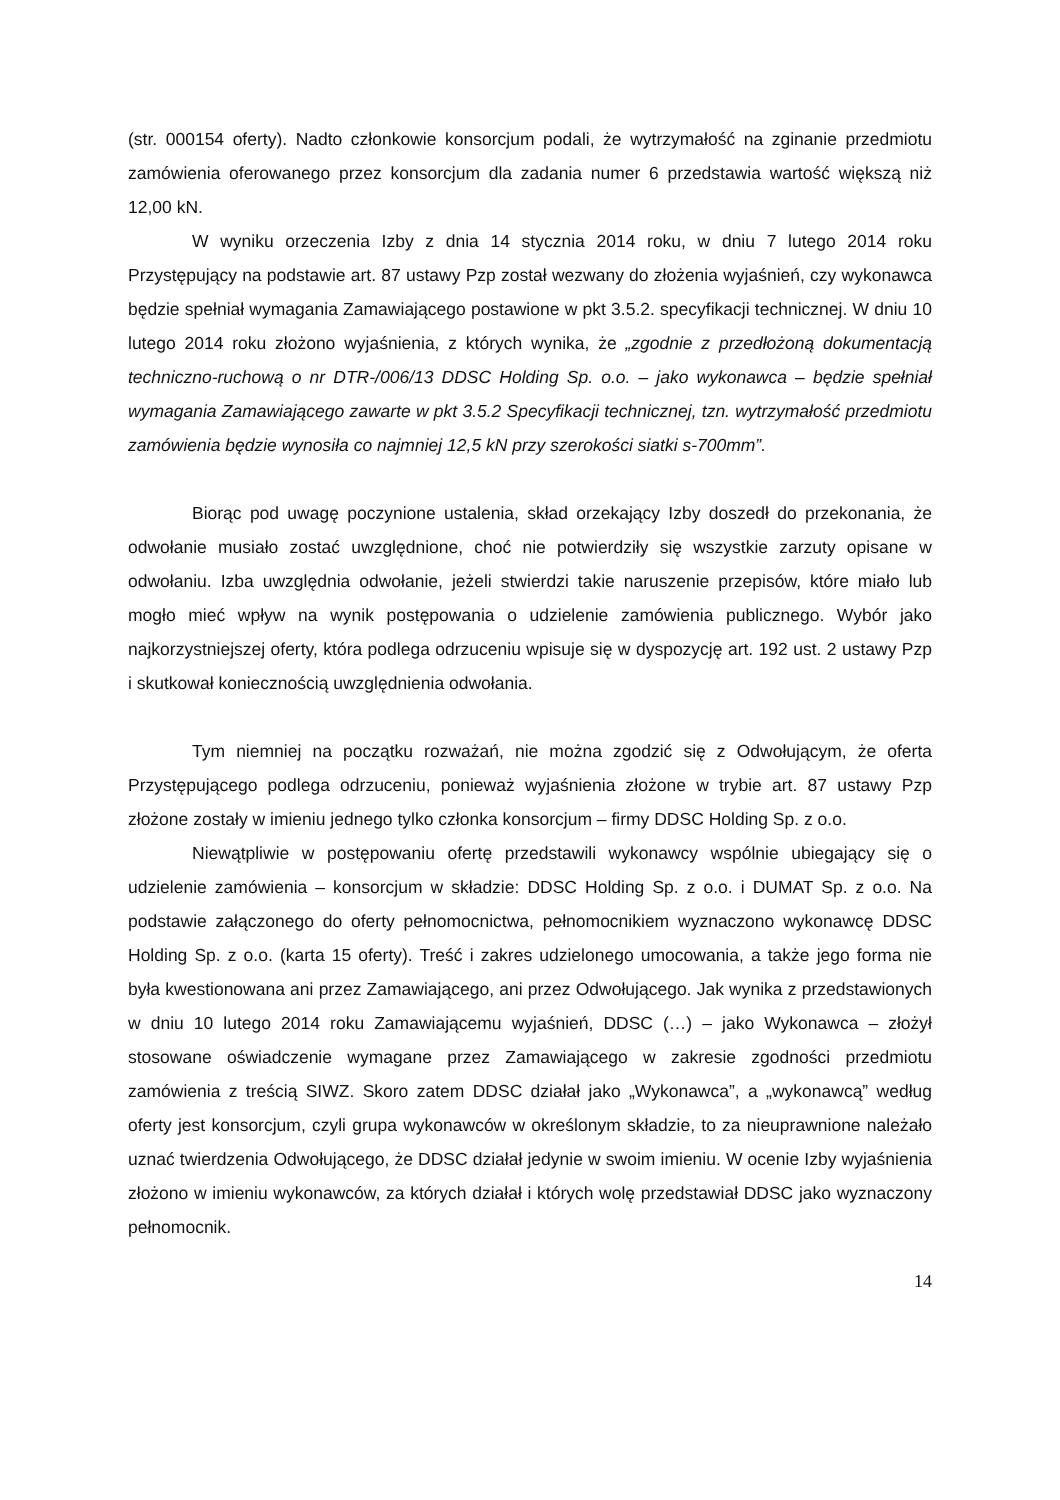(str. 000154 oferty). Nadto członkowie konsorcjum podali, że wytrzymałość na zginanie przedmiotu zamówienia oferowanego przez konsorcjum dla zadania numer 6 przedstawia wartość większą niż 12,00 kN.
W wyniku orzeczenia Izby z dnia 14 stycznia 2014 roku, w dniu 7 lutego 2014 roku Przystępujący na podstawie art. 87 ustawy Pzp został wezwany do złożenia wyjaśnień, czy wykonawca będzie spełniał wymagania Zamawiającego postawione w pkt 3.5.2. specyfikacji technicznej. W dniu 10 lutego 2014 roku złożono wyjaśnienia, z których wynika, że „zgodnie z przedłożoną dokumentacją techniczno-ruchową o nr DTR-/006/13 DDSC Holding Sp. o.o. – jako wykonawca – będzie spełniał wymagania Zamawiającego zawarte w pkt 3.5.2 Specyfikacji technicznej, tzn. wytrzymałość przedmiotu zamówienia będzie wynosiła co najmniej 12,5 kN przy szerokości siatki s-700mm”.
Biorąc pod uwagę poczynione ustalenia, skład orzekający Izby doszedł do przekonania, że odwołanie musiało zostać uwzględnione, choć nie potwierdziły się wszystkie zarzuty opisane w odwołaniu. Izba uwzględnia odwołanie, jeżeli stwierdzi takie naruszenie przepisów, które miało lub mogło mieć wpływ na wynik postępowania o udzielenie zamówienia publicznego. Wybór jako najkorzystniejszej oferty, która podlega odrzuceniu wpisuje się w dyspozycję art. 192 ust. 2 ustawy Pzp i skutkował koniecznością uwzględnienia odwołania.
Tym niemniej na początku rozważań, nie można zgodzić się z Odwołującym, że oferta Przystępującego podlega odrzuceniu, ponieważ wyjaśnienia złożone w trybie art. 87 ustawy Pzp złożone zostały w imieniu jednego tylko członka konsorcjum – firmy DDSC Holding Sp. z o.o.
Niewątpliwie w postępowaniu ofertę przedstawili wykonawcy wspólnie ubiegający się o udzielenie zamówienia – konsorcjum w składzie: DDSC Holding Sp. z o.o. i DUMAT Sp. z o.o. Na podstawie załączonego do oferty pełnomocnictwa, pełnomocnikiem wyznaczono wykonawcę DDSC Holding Sp. z o.o. (karta 15 oferty). Treść i zakres udzielonego umocowania, a także jego forma nie była kwestionowana ani przez Zamawiającego, ani przez Odwołującego. Jak wynika z przedstawionych w dniu 10 lutego 2014 roku Zamawiającemu wyjaśnień, DDSC (…) – jako Wykonawca – złożył stosowane oświadczenie wymagane przez Zamawiającego w zakresie zgodności przedmiotu zamówienia z treścią SIWZ. Skoro zatem DDSC działał jako „Wykonawca”, a „wykonawcą” według oferty jest konsorcjum, czyli grupa wykonawców w określonym składzie, to za nieuprawnione należało uznać twierdzenia Odwołującego, że DDSC działał jedynie w swoim imieniu. W ocenie Izby wyjaśnienia złożono w imieniu wykonawców, za których działał i których wolę przedstawiał DDSC jako wyznaczony pełnomocnik.
14